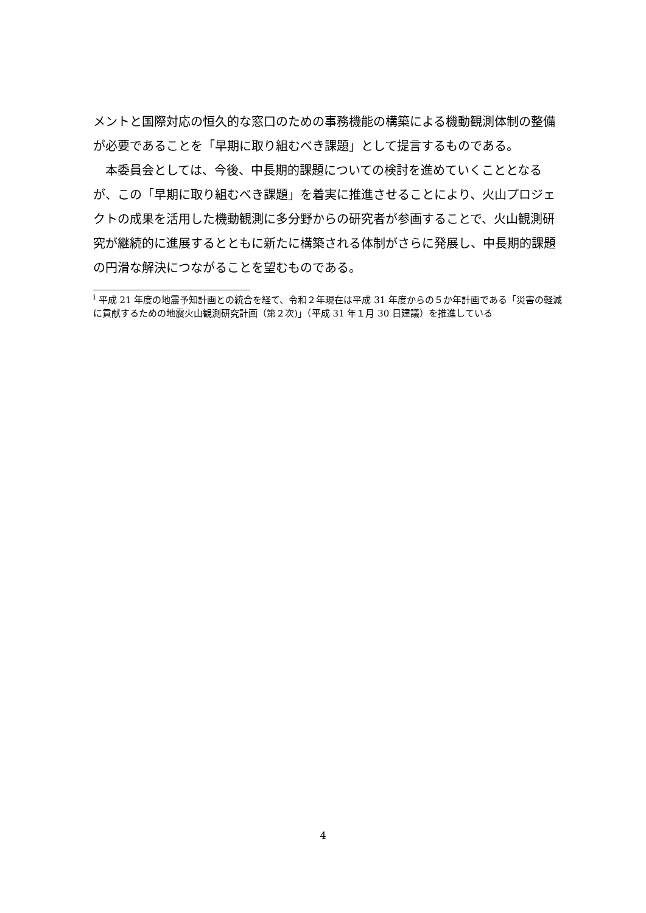メントと国際対応の恒久的な窓口のための事務機能の構築による機動観測体制の整備が必要であることを「早期に取り組むべき課題」として提言するものである。
　本委員会としては、今後、中長期的課題についての検討を進めていくこととなるが、この「早期に取り組むべき課題」を着実に推進させることにより、火山プロジェクトの成果を活用した機動観測に多分野からの研究者が参画することで、火山観測研究が継続的に進展するとともに新たに構築される体制がさらに発展し、中長期的課題の円滑な解決につながることを望むものである。
<sup>i</sup> 平成 21 年度の地震予知計画との統合を経て、令和２年現在は平成 31 年度からの５か年計画である「災害の軽減に貢献するための地震火山観測研究計画（第２次)」（平成 31 年１月 30 日建議）を推進している
4